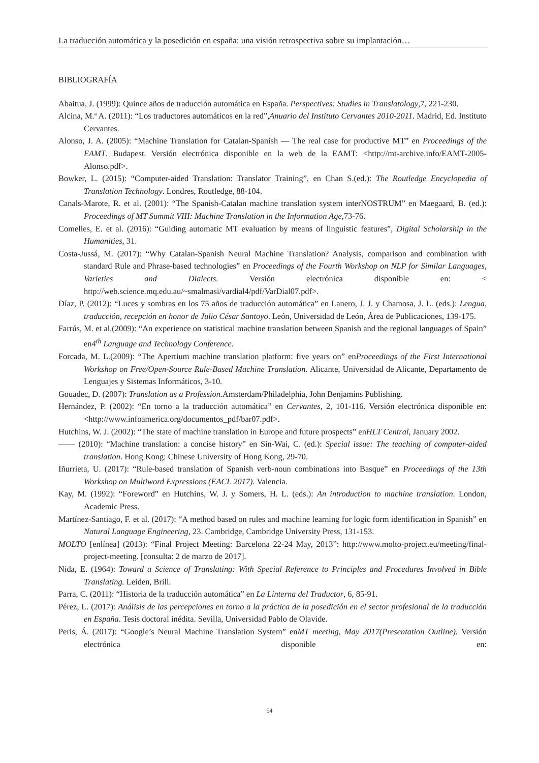La traducción automática y la posedición en españa: una visión retrospectiva sobre su implantación…
BIBLIOGRAFÍA
Abaitua, J. (1999): Quince años de traducción automática en España. Perspectives: Studies in Translatology,7, 221-230.
Alcina, M.ª A. (2011): “Los traductores automáticos en la red”,Anuario del Instituto Cervantes 2010-2011. Madrid, Ed. Instituto Cervantes.
Alonso, J. A. (2005): “Machine Translation for Catalan-Spanish — The real case for productive MT” en Proceedings of the EAMT. Budapest. Versión electrónica disponible en la web de la EAMT: <http://mt-archive.info/EAMT-2005-Alonso.pdf>.
Bowker, L. (2015): “Computer-aided Translation: Translator Training”, en Chan S.(ed.): The Routledge Encyclopedia of Translation Technology. Londres, Routledge, 88-104.
Canals-Marote, R. et al. (2001): “The Spanish-Catalan machine translation system interNOSTRUM” en Maegaard, B. (ed.): Proceedings of MT Summit VIII: Machine Translation in the Information Age,73-76.
Comelles, E. et al. (2016): “Guiding automatic MT evaluation by means of linguistic features”, Digital Scholarship in the Humanities, 31.
Costa-Jussá, M. (2017): “Why Catalan-Spanish Neural Machine Translation? Analysis, comparison and combination with standard Rule and Phrase-based technologies” en Proceedings of the Fourth Workshop on NLP for Similar Languages, Varieties and Dialects. Versión electrónica disponible en: < http://web.science.mq.edu.au/~smalmasi/vardial4/pdf/VarDial07.pdf>.
Díaz, P. (2012): “Luces y sombras en los 75 años de traducción automática” en Lanero, J. J. y Chamosa, J. L. (eds.): Lengua, traducción, recepción en honor de Julio César Santoyo. León, Universidad de León, Área de Publicaciones, 139-175.
Farrús, M. et al.(2009): “An experience on statistical machine translation between Spanish and the regional languages of Spain” en4<sup>th</sup> Language and Technology Conference.
Forcada, M. L.(2009): “The Apertium machine translation platform: five years on” enProceedings of the First International Workshop on Free/Open-Source Rule-Based Machine Translation. Alicante, Universidad de Alicante, Departamento de Lenguajes y Sistemas Informáticos, 3-10.
Gouadec, D. (2007): Translation as a Profession. Amsterdam/Philadelphia, John Benjamins Publishing.
Hernández, P. (2002): “En torno a la traducción automática” en Cervantes, 2, 101-116. Versión electrónica disponible en: <http://www.infoamerica.org/documentos_pdf/bar07.pdf>.
Hutchins, W. J. (2002): “The state of machine translation in Europe and future prospects” enHLT Central, January 2002.
—— (2010): “Machine translation: a concise history” en Sin-Wai, C. (ed.): Special issue: The teaching of computer-aided translation. Hong Kong: Chinese University of Hong Kong, 29-70.
Iñurrieta, U. (2017): “Rule-based translation of Spanish verb-noun combinations into Basque” en Proceedings of the 13th Workshop on Multiword Expressions (EACL 2017). Valencia.
Kay, M. (1992): “Foreword” en Hutchins, W. J. y Somers, H. L. (eds.): An introduction to machine translation. London, Academic Press.
Martínez-Santiago, F. et al. (2017): “A method based on rules and machine learning for logic form identification in Spanish” en Natural Language Engineering, 23. Cambridge, Cambridge University Press, 131-153.
MOLTO [enlínea] (2013): “Final Project Meeting: Barcelona 22-24 May, 2013”: http://www.molto-project.eu/meeting/final-project-meeting. [consulta: 2 de marzo de 2017].
Nida, E. (1964): Toward a Science of Translating: With Special Reference to Principles and Procedures Involved in Bible Translating. Leiden, Brill.
Parra, C. (2011): “Historia de la traducción automática” en La Linterna del Traductor, 6, 85-91.
Pérez, L. (2017): Análisis de las percepciones en torno a la práctica de la posedición en el sector profesional de la traducción en España. Tesis doctoral inédita. Sevilla, Universidad Pablo de Olavide.
Peris, Á. (2017): “Google’s Neural Machine Translation System” enMT meeting, May 2017(Presentation Outline). Versión electrónica disponible en:
54